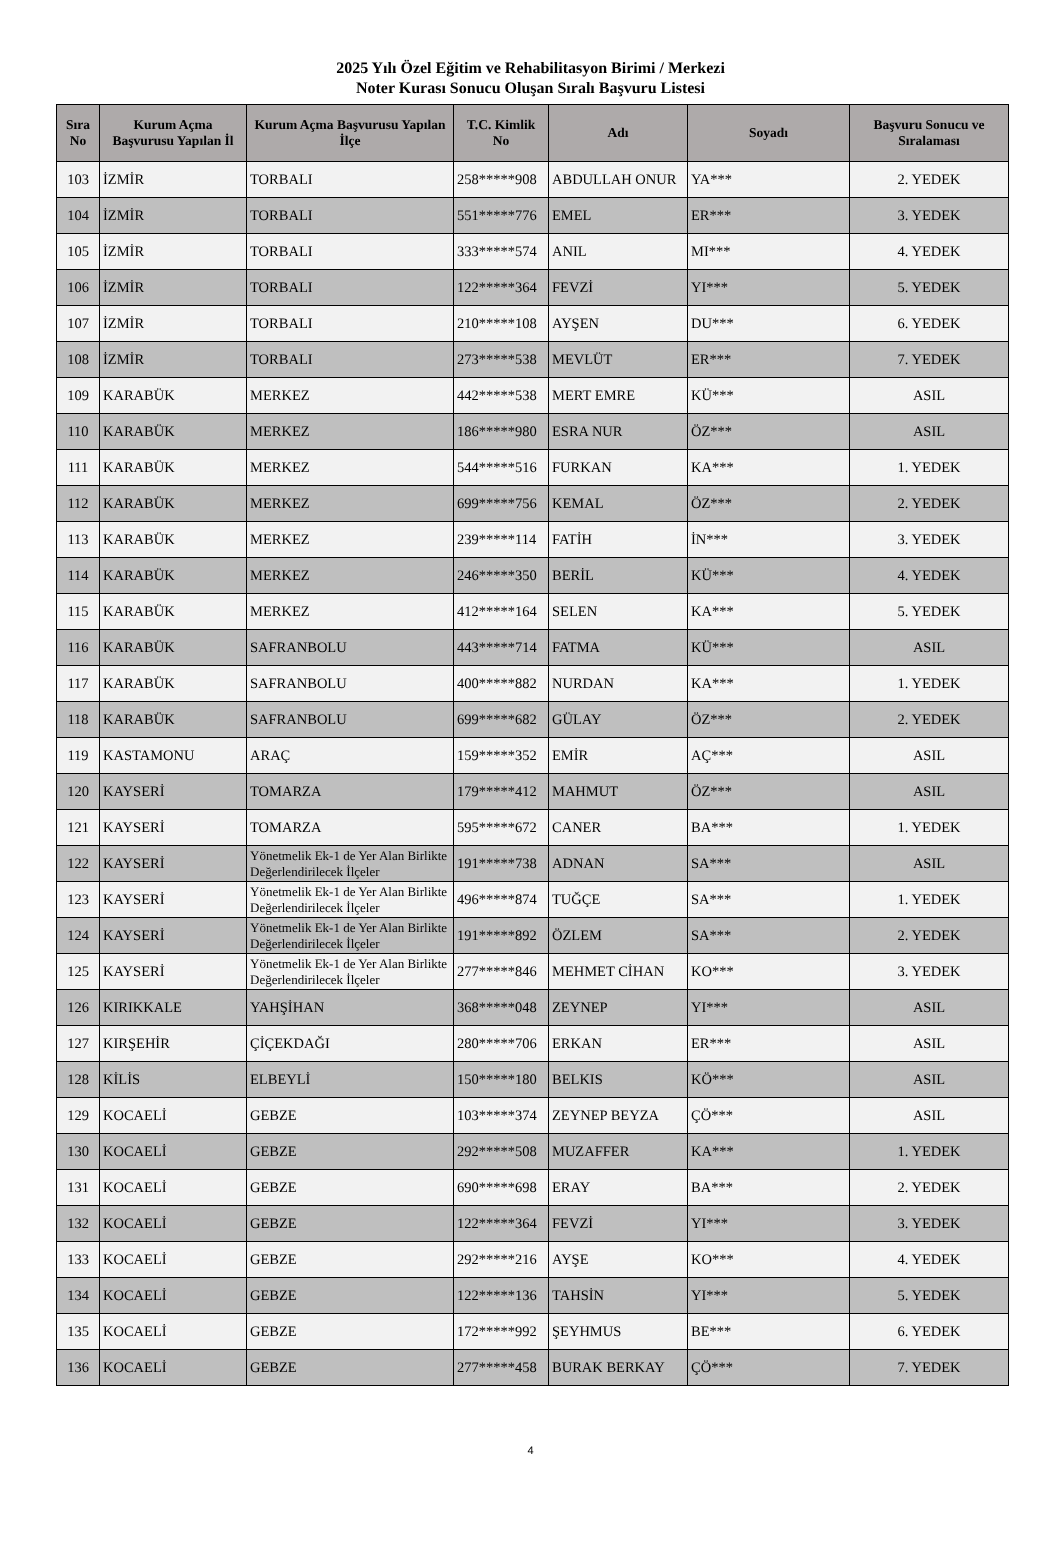2025 Yılı Özel Eğitim ve Rehabilitasyon Birimi / Merkezi
Noter Kurası Sonucu Oluşan Sıralı Başvuru Listesi
| Sıra No | Kurum Açma Başvurusu Yapılan İl | Kurum Açma Başvurusu Yapılan İlçe | T.C. Kimlik No | Adı | Soyadı | Başvuru Sonucu ve Sıralaması |
| --- | --- | --- | --- | --- | --- | --- |
| 103 | İZMİR | TORBALI | 258*****908 | ABDULLAH ONUR | YA*** | 2. YEDEK |
| 104 | İZMİR | TORBALI | 551*****776 | EMEL | ER*** | 3. YEDEK |
| 105 | İZMİR | TORBALI | 333*****574 | ANIL | MI*** | 4. YEDEK |
| 106 | İZMİR | TORBALI | 122*****364 | FEVZİ | YI*** | 5. YEDEK |
| 107 | İZMİR | TORBALI | 210*****108 | AYŞEN | DU*** | 6. YEDEK |
| 108 | İZMİR | TORBALI | 273*****538 | MEVLÜT | ER*** | 7. YEDEK |
| 109 | KARABÜK | MERKEZ | 442*****538 | MERT EMRE | KÜ*** | ASIL |
| 110 | KARABÜK | MERKEZ | 186*****980 | ESRA NUR | ÖZ*** | ASIL |
| 111 | KARABÜK | MERKEZ | 544*****516 | FURKAN | KA*** | 1. YEDEK |
| 112 | KARABÜK | MERKEZ | 699*****756 | KEMAL | ÖZ*** | 2. YEDEK |
| 113 | KARABÜK | MERKEZ | 239*****114 | FATİH | İN*** | 3. YEDEK |
| 114 | KARABÜK | MERKEZ | 246*****350 | BERİL | KÜ*** | 4. YEDEK |
| 115 | KARABÜK | MERKEZ | 412*****164 | SELEN | KA*** | 5. YEDEK |
| 116 | KARABÜK | SAFRANBOLU | 443*****714 | FATMA | KÜ*** | ASIL |
| 117 | KARABÜK | SAFRANBOLU | 400*****882 | NURDAN | KA*** | 1. YEDEK |
| 118 | KARABÜK | SAFRANBOLU | 699*****682 | GÜLAY | ÖZ*** | 2. YEDEK |
| 119 | KASTAMONU | ARAÇ | 159*****352 | EMİR | AÇ*** | ASIL |
| 120 | KAYSERİ | TOMARZA | 179*****412 | MAHMUT | ÖZ*** | ASIL |
| 121 | KAYSERİ | TOMARZA | 595*****672 | CANER | BA*** | 1. YEDEK |
| 122 | KAYSERİ | Yönetmelik Ek-1 de Yer Alan Birlikte Değerlendirilecek İlçeler | 191*****738 | ADNAN | SA*** | ASIL |
| 123 | KAYSERİ | Yönetmelik Ek-1 de Yer Alan Birlikte Değerlendirilecek İlçeler | 496*****874 | TUĞÇE | SA*** | 1. YEDEK |
| 124 | KAYSERİ | Yönetmelik Ek-1 de Yer Alan Birlikte Değerlendirilecek İlçeler | 191*****892 | ÖZLEM | SA*** | 2. YEDEK |
| 125 | KAYSERİ | Yönetmelik Ek-1 de Yer Alan Birlikte Değerlendirilecek İlçeler | 277*****846 | MEHMET CİHAN | KO*** | 3. YEDEK |
| 126 | KIRIKKALE | YAHŞİHAN | 368*****048 | ZEYNEP | YI*** | ASIL |
| 127 | KIRŞEHİR | ÇİÇEKDAĞI | 280*****706 | ERKAN | ER*** | ASIL |
| 128 | KİLİS | ELBEYLİ | 150*****180 | BELKIS | KÖ*** | ASIL |
| 129 | KOCAELİ | GEBZE | 103*****374 | ZEYNEP BEYZA | ÇÖ*** | ASIL |
| 130 | KOCAELİ | GEBZE | 292*****508 | MUZAFFER | KA*** | 1. YEDEK |
| 131 | KOCAELİ | GEBZE | 690*****698 | ERAY | BA*** | 2. YEDEK |
| 132 | KOCAELİ | GEBZE | 122*****364 | FEVZİ | YI*** | 3. YEDEK |
| 133 | KOCAELİ | GEBZE | 292*****216 | AYŞE | KO*** | 4. YEDEK |
| 134 | KOCAELİ | GEBZE | 122*****136 | TAHSİN | YI*** | 5. YEDEK |
| 135 | KOCAELİ | GEBZE | 172*****992 | ŞEYHMUS | BE*** | 6. YEDEK |
| 136 | KOCAELİ | GEBZE | 277*****458 | BURAK BERKAY | ÇÖ*** | 7. YEDEK |
4